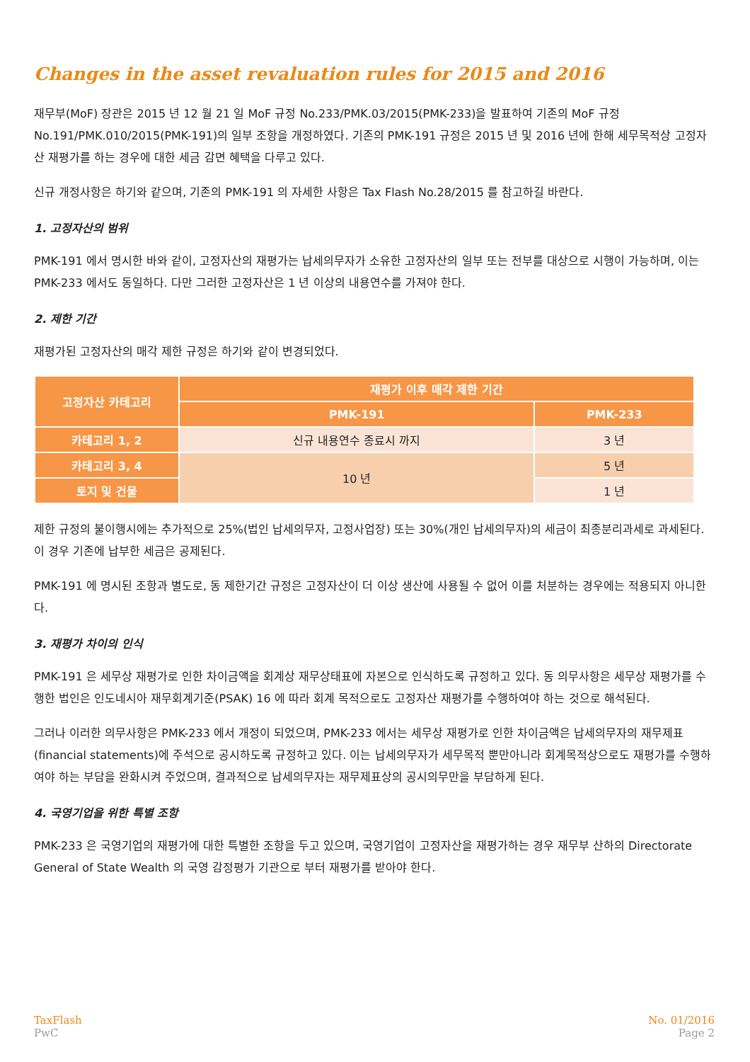Changes in the asset revaluation rules for 2015 and 2016
재무부(MoF) 장관은 2015 년 12 월 21 일 MoF 규정 No.233/PMK.03/2015(PMK-233)을 발표하여 기존의 MoF 규정 No.191/PMK.010/2015(PMK-191)의 일부 조항을 개정하였다. 기존의 PMK-191 규정은 2015 년 및 2016 년에 한해 세무목적상 고정자산 재평가를 하는 경우에 대한 세금 감면 혜택을 다루고 있다.
신규 개정사항은 하기와 같으며, 기존의 PMK-191 의 자세한 사항은 Tax Flash No.28/2015 를 참고하길 바란다.
1. 고정자산의 범위
PMK-191 에서 명시한 바와 같이, 고정자산의 재평가는 납세의무자가 소유한 고정자산의 일부 또는 전부를 대상으로 시행이 가능하며, 이는 PMK-233 에서도 동일하다. 다만 그러한 고정자산은 1 년 이상의 내용연수를 가져야 한다.
2. 제한 기간
재평가된 고정자산의 매각 제한 규정은 하기와 같이 변경되었다.
| 고정자산 카테고리 | 재평가 이후 매각 제한 기간 | |
| --- | --- | --- |
| | PMK-191 | PMK-233 |
| 카테고리 1, 2 | 신규 내용연수 종료시 까지 | 3 년 |
| 카테고리 3, 4 | 10 년 | 5 년 |
| 토지 및 건물 | | 1 년 |
제한 규정의 불이행시에는 추가적으로 25%(법인 납세의무자, 고정사업장) 또는 30%(개인 납세의무자)의 세금이 최종분리과세로 과세된다. 이 경우 기존에 납부한 세금은 공제된다.
PMK-191 에 명시된 조항과 별도로, 동 제한기간 규정은 고정자산이 더 이상 생산에 사용될 수 없어 이를 처분하는 경우에는 적용되지 아니한다.
3. 재평가 차이의 인식
PMK-191 은 세무상 재평가로 인한 차이금액을 회계상 재무상태표에 자본으로 인식하도록 규정하고 있다. 동 의무사항은 세무상 재평가를 수행한 법인은 인도네시아 재무회계기준(PSAK) 16 에 따라 회계 목적으로도 고정자산 재평가를 수행하여야 하는 것으로 해석된다.
그러나 이러한 의무사항은 PMK-233 에서 개정이 되었으며, PMK-233 에서는 세무상 재평가로 인한 차이금액은 납세의무자의 재무제표(financial statements)에 주석으로 공시하도록 규정하고 있다. 이는 납세의무자가 세무목적 뿐만아니라 회계목적상으로도 재평가를 수행하여야 하는 부담을 완화시켜 주었으며, 결과적으로 납세의무자는 재무제표상의 공시의무만을 부담하게 된다.
4. 국영기업을 위한 특별 조항
PMK-233 은 국영기업의 재평가에 대한 특별한 조항을 두고 있으며, 국영기업이 고정자산을 재평가하는 경우 재무부 산하의 Directorate General of State Wealth 의 국영 감정평가 기관으로 부터 재평가를 받아야 한다.
TaxFlash
PwC
No. 01/2016
Page 2